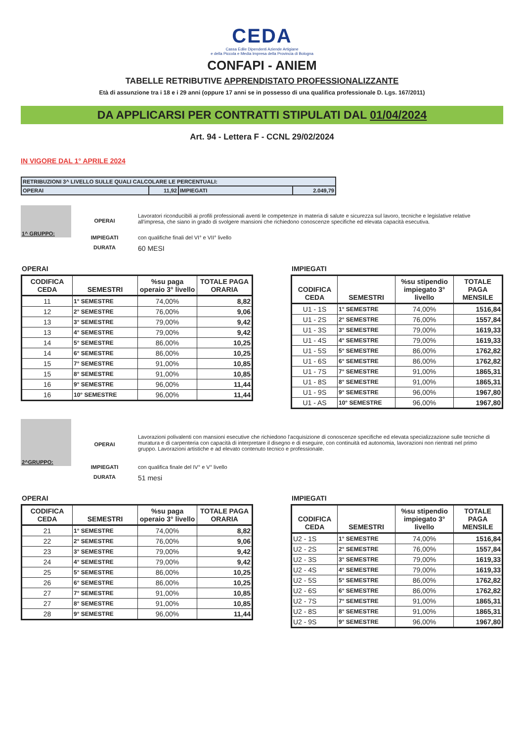CEDA
Cassa Edile Dipendenti Aziende Artigiane
e della Piccola e Media Impresa della Provincia di Bologna
CONFAPI - ANIEM
TABELLE RETRIBUTIVE APPRENDISTATO PROFESSIONALIZZANTE
Età di assunzione tra i 18 e i 29 anni (oppure 17 anni se in possesso di una qualifica professionale D. Lgs. 167/2011)
DA APPLICARSI PER CONTRATTI STIPULATI DAL 01/04/2024
Art. 94 - Lettera F - CCNL 29/02/2024
IN VIGORE DAL 1° APRILE 2024
| RETRIBUZIONI 3^ LIVELLO SULLE QUALI CALCOLARE LE PERCENTUALI: | | | |
| OPERAI | 11,92 | IMPIEGATI | 2.049,79 |
1^ GRUPPO:
OPERAI
Lavoratori riconducibili ai profili professionali aventi le competenze in materia di salute e sicurezza sul lavoro, tecniche e legislative relative all'impresa, che siano in grado di svolgere mansioni che richiedono conoscenze specifiche ed elevata capacità esecutiva.
IMPIEGATI con qualifiche finali del VI° e VII° livello
DURATA
60 MESI
OPERAI
| CODIFICA CEDA | SEMESTRI | %su paga operaio 3° livello | TOTALE PAGA ORARIA |
| --- | --- | --- | --- |
| 11 | 1° SEMESTRE | 74,00% | 8,82 |
| 12 | 2° SEMESTRE | 76,00% | 9,06 |
| 13 | 3° SEMESTRE | 79,00% | 9,42 |
| 13 | 4° SEMESTRE | 79,00% | 9,42 |
| 14 | 5° SEMESTRE | 86,00% | 10,25 |
| 14 | 6° SEMESTRE | 86,00% | 10,25 |
| 15 | 7° SEMESTRE | 91,00% | 10,85 |
| 15 | 8° SEMESTRE | 91,00% | 10,85 |
| 16 | 9° SEMESTRE | 96,00% | 11,44 |
| 16 | 10° SEMESTRE | 96,00% | 11,44 |
IMPIEGATI
| CODIFICA CEDA | SEMESTRI | %su stipendio impiegato 3° livello | TOTALE PAGA MENSILE |
| --- | --- | --- | --- |
| U1 - 1S | 1° SEMESTRE | 74,00% | 1516,84 |
| U1 - 2S | 2° SEMESTRE | 76,00% | 1557,84 |
| U1 - 3S | 3° SEMESTRE | 79,00% | 1619,33 |
| U1 - 4S | 4° SEMESTRE | 79,00% | 1619,33 |
| U1 - 5S | 5° SEMESTRE | 86,00% | 1762,82 |
| U1 - 6S | 6° SEMESTRE | 86,00% | 1762,82 |
| U1 - 7S | 7° SEMESTRE | 91,00% | 1865,31 |
| U1 - 8S | 8° SEMESTRE | 91,00% | 1865,31 |
| U1 - 9S | 9° SEMESTRE | 96,00% | 1967,80 |
| U1 - AS | 10° SEMESTRE | 96,00% | 1967,80 |
2^GRUPPO:
OPERAI
Lavorazioni polivalenti con mansioni esecutive che richiedono l'acquisizione di conoscenze specifiche ed elevata specializzazione sulle tecniche di muratura e di carpenteria con capacità di interpretare il disegno e di eseguire, con continuità ed autonomia, lavorazioni non rientrati nel primo gruppo. Lavorazioni artistiche e ad elevato contenuto tecnico e professionale.
IMPIEGATI con qualifica finale del IV° e V° livello
DURATA
51 mesi
OPERAI
| CODIFICA CEDA | SEMESTRI | %su paga operaio 3° livello | TOTALE PAGA ORARIA |
| --- | --- | --- | --- |
| 21 | 1° SEMESTRE | 74,00% | 8,82 |
| 22 | 2° SEMESTRE | 76,00% | 9,06 |
| 23 | 3° SEMESTRE | 79,00% | 9,42 |
| 24 | 4° SEMESTRE | 79,00% | 9,42 |
| 25 | 5° SEMESTRE | 86,00% | 10,25 |
| 26 | 6° SEMESTRE | 86,00% | 10,25 |
| 27 | 7° SEMESTRE | 91,00% | 10,85 |
| 27 | 8° SEMESTRE | 91,00% | 10,85 |
| 28 | 9° SEMESTRE | 96,00% | 11,44 |
IMPIEGATI
| CODIFICA CEDA | SEMESTRI | %su stipendio impiegato 3° livello | TOTALE PAGA MENSILE |
| --- | --- | --- | --- |
| U2 - 1S | 1° SEMESTRE | 74,00% | 1516,84 |
| U2 - 2S | 2° SEMESTRE | 76,00% | 1557,84 |
| U2 - 3S | 3° SEMESTRE | 79,00% | 1619,33 |
| U2 - 4S | 4° SEMESTRE | 79,00% | 1619,33 |
| U2 - 5S | 5° SEMESTRE | 86,00% | 1762,82 |
| U2 - 6S | 6° SEMESTRE | 86,00% | 1762,82 |
| U2 - 7S | 7° SEMESTRE | 91,00% | 1865,31 |
| U2 - 8S | 8° SEMESTRE | 91,00% | 1865,31 |
| U2 - 9S | 9° SEMESTRE | 96,00% | 1967,80 |